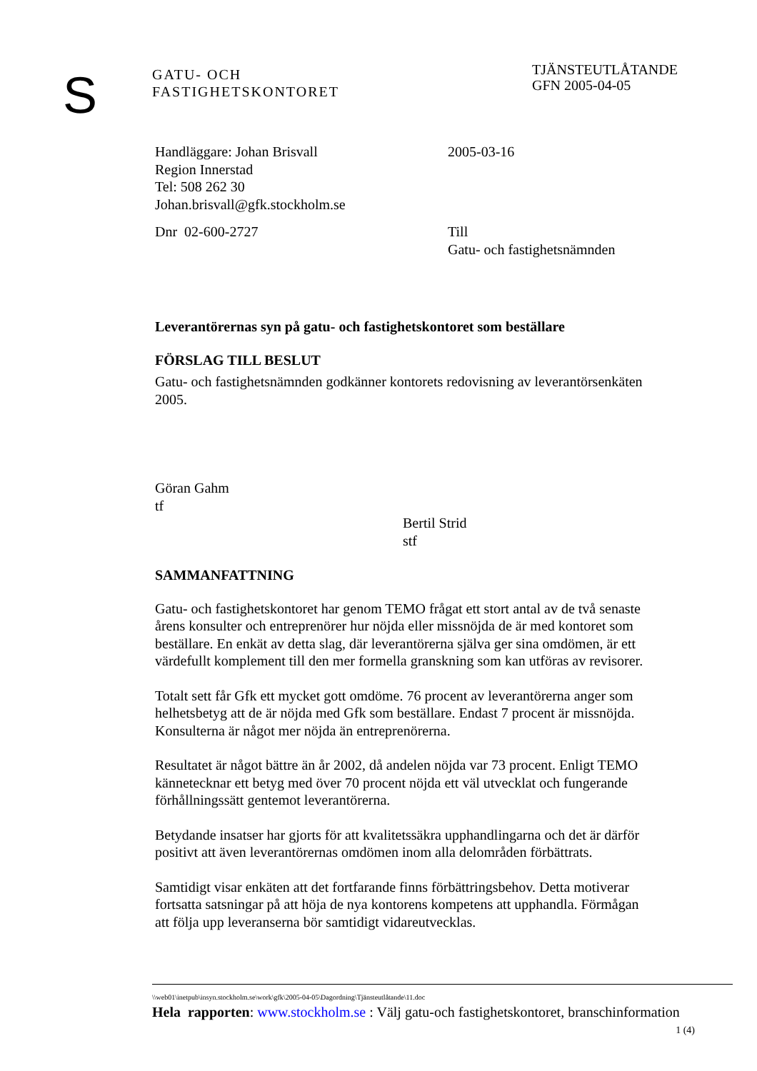S
GATU- OCH
FASTIGHETSKONTORET
TJÄNSTEUTLÅTANDE
GFN 2005-04-05
Handläggare: Johan Brisvall
Region Innerstad
Tel: 508 262 30
Johan.brisvall@gfk.stockholm.se
2005-03-16
Dnr 02-600-2727 Till
Gatu- och fastighetsnämnden
Leverantörernas syn på gatu- och fastighetskontoret som beställare
FÖRSLAG TILL BESLUT
Gatu- och fastighetsnämnden godkänner kontorets redovisning av leverantörsenkäten 2005.
Göran Gahm
tf
Bertil Strid
stf
SAMMANFATTNING
Gatu- och fastighetskontoret har genom TEMO frågat ett stort antal av de två senaste årens konsulter och entreprenörer hur nöjda eller missnöjda de är med kontoret som beställare. En enkät av detta slag, där leverantörerna själva ger sina omdömen, är ett värdefullt komplement till den mer formella granskning som kan utföras av revisorer.
Totalt sett får Gfk ett mycket gott omdöme. 76 procent av leverantörerna anger som helhetsbetyg att de är nöjda med Gfk som beställare. Endast 7 procent är missnöjda. Konsulterna är något mer nöjda än entreprenörerna.
Resultatet är något bättre än år 2002, då andelen nöjda var 73 procent. Enligt TEMO kännetecknar ett betyg med över 70 procent nöjda ett väl utvecklat och fungerande förhållningssätt gentemot leverantörerna.
Betydande insatser har gjorts för att kvalitetssäkra upphandlingarna och det är därför positivt att även leverantörernas omdömen inom alla delområden förbättrats.
Samtidigt visar enkäten att det fortfarande finns förbättringsbehov. Detta motiverar fortsatta satsningar på att höja de nya kontorens kompetens att upphandla. Förmågan att följa upp leveranserna bör samtidigt vidareutvecklas.
\\web01\inetpub\insyn.stockholm.se\work\gfk\2005-04-05\Dagordning\Tjänsteutlåtande\11.doc
Hela rapporten: www.stockholm.se : Välj gatu-och fastighetskontoret, branschinformation
1 (4)